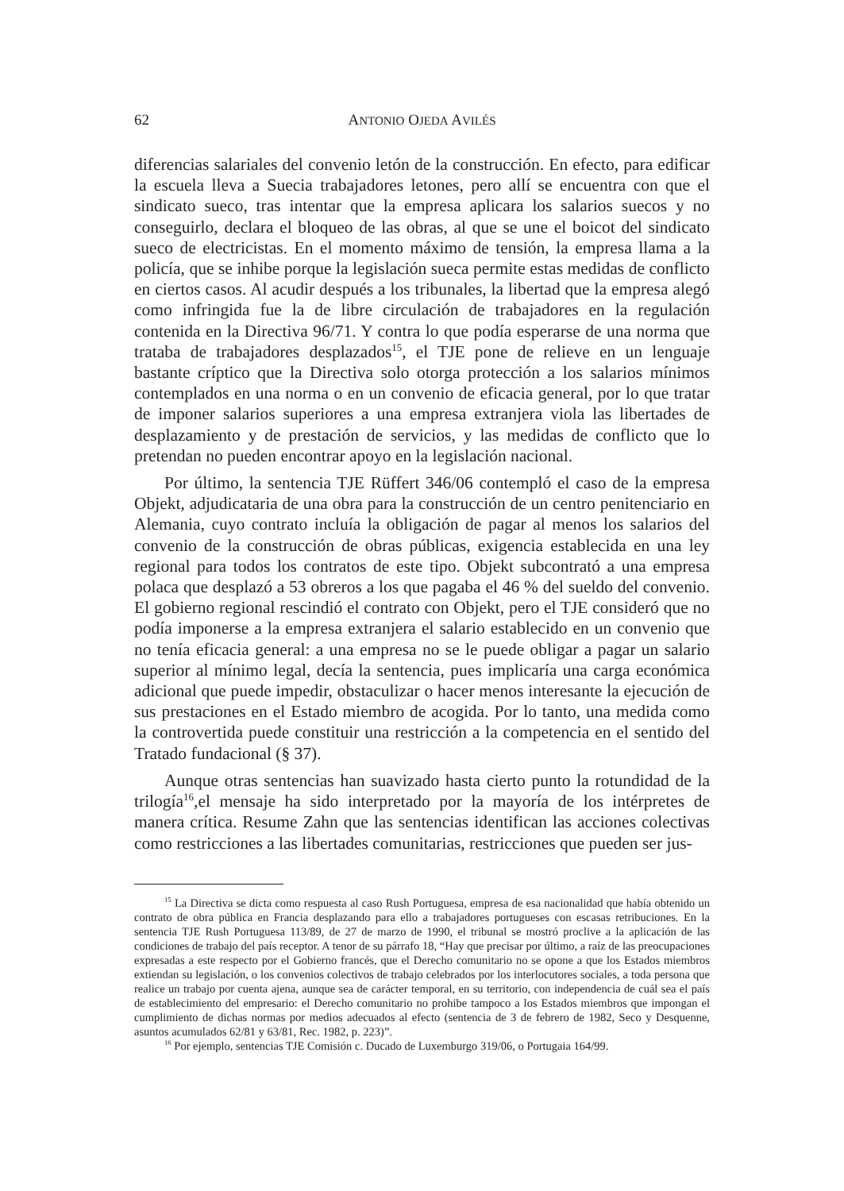62 ANTONIO OJEDA AVILÉS
diferencias salariales del convenio letón de la construcción. En efecto, para edificar la escuela lleva a Suecia trabajadores letones, pero allí se encuentra con que el sindicato sueco, tras intentar que la empresa aplicara los salarios suecos y no conseguirlo, declara el bloqueo de las obras, al que se une el boicot del sindicato sueco de electricistas. En el momento máximo de tensión, la empresa llama a la policía, que se inhibe porque la legislación sueca permite estas medidas de conflicto en ciertos casos. Al acudir después a los tribunales, la libertad que la empresa alegó como infringida fue la de libre circulación de trabajadores en la regulación contenida en la Directiva 96/71. Y contra lo que podía esperarse de una norma que trataba de trabajadores desplazados<sup>15</sup>, el TJE pone de relieve en un lenguaje bastante críptico que la Directiva solo otorga protección a los salarios mínimos contemplados en una norma o en un convenio de eficacia general, por lo que tratar de imponer salarios superiores a una empresa extranjera viola las libertades de desplazamiento y de prestación de servicios, y las medidas de conflicto que lo pretendan no pueden encontrar apoyo en la legislación nacional.
Por último, la sentencia TJE Rüffert 346/06 contempló el caso de la empresa Objekt, adjudicataria de una obra para la construcción de un centro penitenciario en Alemania, cuyo contrato incluía la obligación de pagar al menos los salarios del convenio de la construcción de obras públicas, exigencia establecida en una ley regional para todos los contratos de este tipo. Objekt subcontrató a una empresa polaca que desplazó a 53 obreros a los que pagaba el 46 % del sueldo del convenio. El gobierno regional rescindió el contrato con Objekt, pero el TJE consideró que no podía imponerse a la empresa extranjera el salario establecido en un convenio que no tenía eficacia general: a una empresa no se le puede obligar a pagar un salario superior al mínimo legal, decía la sentencia, pues implicaría una carga económica adicional que puede impedir, obstaculizar o hacer menos interesante la ejecución de sus prestaciones en el Estado miembro de acogida. Por lo tanto, una medida como la controvertida puede constituir una restricción a la competencia en el sentido del Tratado fundacional (§ 37).
Aunque otras sentencias han suavizado hasta cierto punto la rotundidad de la trilogía<sup>16</sup>,el mensaje ha sido interpretado por la mayoría de los intérpretes de manera crítica. Resume Zahn que las sentencias identifican las acciones colectivas como restricciones a las libertades comunitarias, restricciones que pueden ser jus-
<sup>15</sup> La Directiva se dicta como respuesta al caso Rush Portuguesa, empresa de esa nacionalidad que había obtenido un contrato de obra pública en Francia desplazando para ello a trabajadores portugueses con escasas retribuciones. En la sentencia TJE Rush Portuguesa 113/89, de 27 de marzo de 1990, el tribunal se mostró proclive a la aplicación de las condiciones de trabajo del país receptor. A tenor de su párrafo 18, “Hay que precisar por último, a raíz de las preocupaciones expresadas a este respecto por el Gobierno francés, que el Derecho comunitario no se opone a que los Estados miembros extiendan su legislación, o los convenios colectivos de trabajo celebrados por los interlocutores sociales, a toda persona que realice un trabajo por cuenta ajena, aunque sea de carácter temporal, en su territorio, con independencia de cuál sea el país de establecimiento del empresario: el Derecho comunitario no prohibe tampoco a los Estados miembros que impongan el cumplimiento de dichas normas por medios adecuados al efecto (sentencia de 3 de febrero de 1982, Seco y Desquenne, asuntos acumulados 62/81 y 63/81, Rec. 1982, p. 223)”.
<sup>16</sup> Por ejemplo, sentencias TJE Comisión c. Ducado de Luxemburgo 319/06, o Portugaia 164/99.